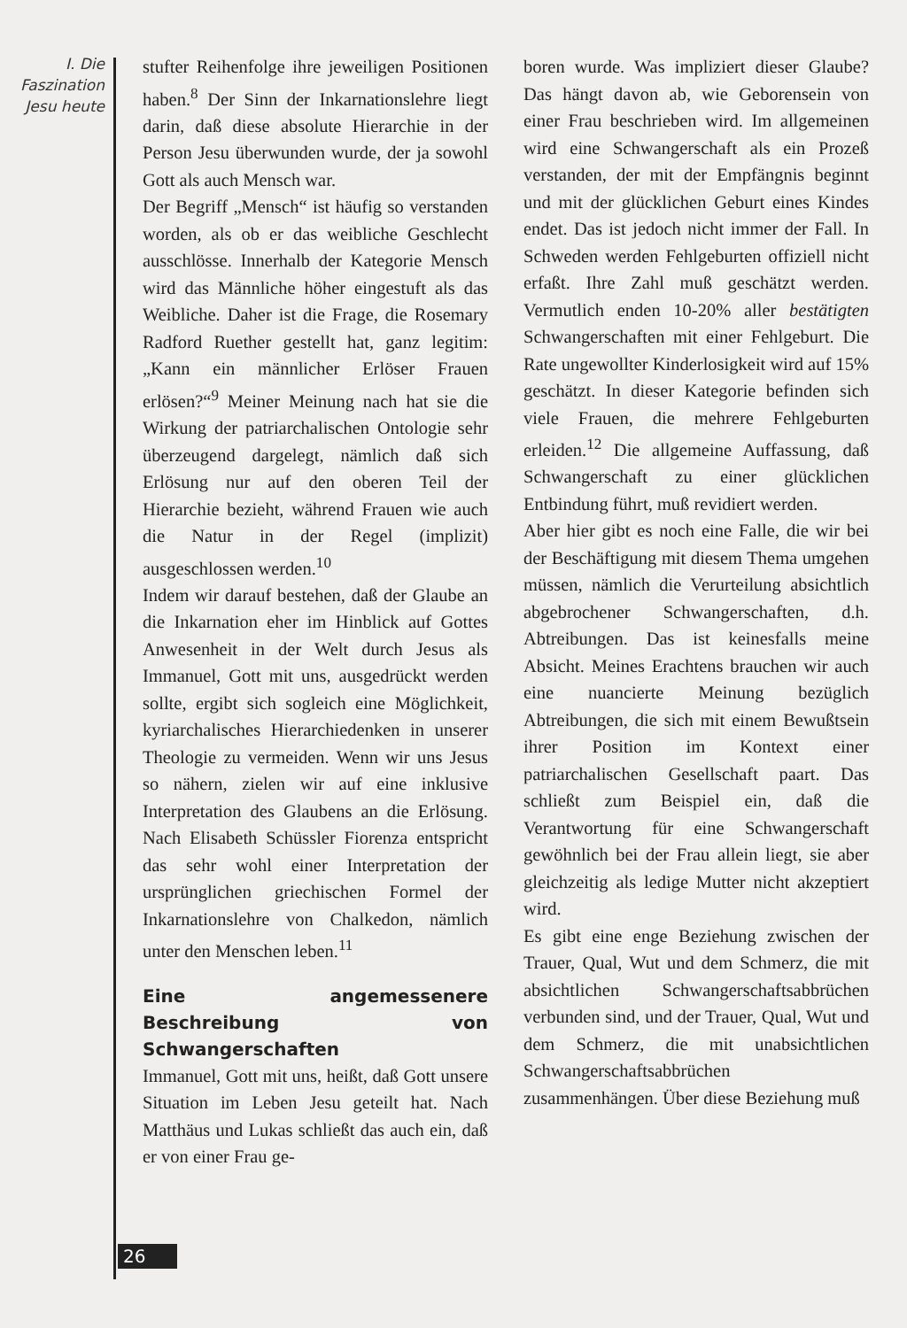I. Die
Faszination
Jesu heute
stufter Reihenfolge ihre jeweiligen Positionen haben.<sup>8</sup> Der Sinn der Inkarnationslehre liegt darin, daß diese absolute Hierarchie in der Person Jesu überwunden wurde, der ja sowohl Gott als auch Mensch war.
Der Begriff „Mensch“ ist häufig so verstanden worden, als ob er das weibliche Geschlecht ausschlösse. Innerhalb der Kategorie Mensch wird das Männliche höher eingestuft als das Weibliche. Daher ist die Frage, die Rosemary Radford Ruether gestellt hat, ganz legitim: „Kann ein männlicher Erlöser Frauen erlösen?“<sup>9</sup> Meiner Meinung nach hat sie die Wirkung der patriarchalischen Ontologie sehr überzeugend dargelegt, nämlich daß sich Erlösung nur auf den oberen Teil der Hierarchie bezieht, während Frauen wie auch die Natur in der Regel (implizit) ausgeschlossen werden.<sup>10</sup>
Indem wir darauf bestehen, daß der Glaube an die Inkarnation eher im Hinblick auf Gottes Anwesenheit in der Welt durch Jesus als Immanuel, Gott mit uns, ausgedrückt werden sollte, ergibt sich sogleich eine Möglichkeit, kyriarchalisches Hierarchiedenken in unserer Theologie zu vermeiden. Wenn wir uns Jesus so nähern, zielen wir auf eine inklusive Interpretation des Glaubens an die Erlösung. Nach Elisabeth Schüssler Fiorenza entspricht das sehr wohl einer Interpretation der ursprünglichen griechischen Formel der Inkarnationslehre von Chalkedon, nämlich unter den Menschen leben.<sup>11</sup>
Eine angemessenere Beschreibung von Schwangerschaften
Immanuel, Gott mit uns, heißt, daß Gott unsere Situation im Leben Jesu geteilt hat. Nach Matthäus und Lukas schließt das auch ein, daß er von einer Frau ge-
boren wurde. Was impliziert dieser Glaube? Das hängt davon ab, wie Geborensein von einer Frau beschrieben wird. Im allgemeinen wird eine Schwangerschaft als ein Prozeß verstanden, der mit der Empfängnis beginnt und mit der glücklichen Geburt eines Kindes endet. Das ist jedoch nicht immer der Fall. In Schweden werden Fehlgeburten offiziell nicht erfaßt. Ihre Zahl muß geschätzt werden. Vermutlich enden 10-20% aller bestätigten Schwangerschaften mit einer Fehlgeburt. Die Rate ungewollter Kinderlosigkeit wird auf 15% geschätzt. In dieser Kategorie befinden sich viele Frauen, die mehrere Fehlgeburten erleiden.<sup>12</sup> Die allgemeine Auffassung, daß Schwangerschaft zu einer glücklichen Entbindung führt, muß revidiert werden.
Aber hier gibt es noch eine Falle, die wir bei der Beschäftigung mit diesem Thema umgehen müssen, nämlich die Verurteilung absichtlich abgebrochener Schwangerschaften, d.h. Abtreibungen. Das ist keinesfalls meine Absicht. Meines Erachtens brauchen wir auch eine nuancierte Meinung bezüglich Abtreibungen, die sich mit einem Bewußtsein ihrer Position im Kontext einer patriarchalischen Gesellschaft paart. Das schließt zum Beispiel ein, daß die Verantwortung für eine Schwangerschaft gewöhnlich bei der Frau allein liegt, sie aber gleichzeitig als ledige Mutter nicht akzeptiert wird.
Es gibt eine enge Beziehung zwischen der Trauer, Qual, Wut und dem Schmerz, die mit absichtlichen Schwangerschaftsabbrüchen verbunden sind, und der Trauer, Qual, Wut und dem Schmerz, die mit unabsichtlichen Schwangerschaftsabbrüchen zusammenhängen. Über diese Beziehung muß
26